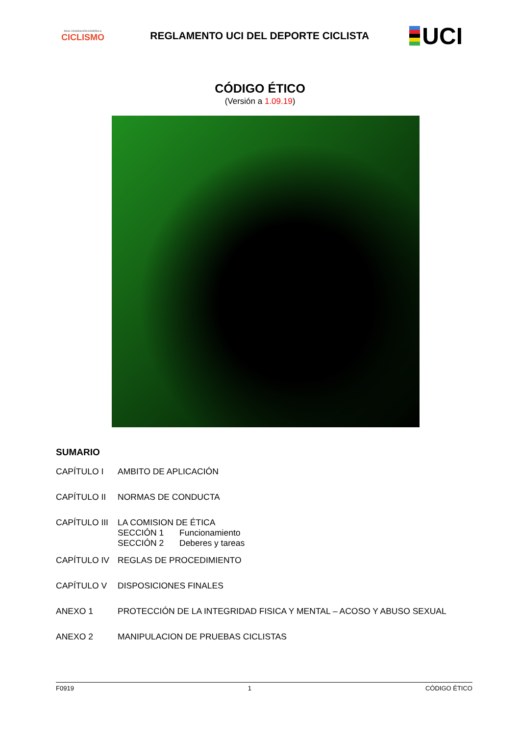REAL FEDERACIÓN ESPAÑOLA
CICLISMO
REGLAMENTO UCI DEL DEPORTE CICLISTA
UCI
CÓDIGO ÉTICO
(Versión a 1.09.19)
SUMARIO
CAPÍTULO I AMBITO DE APLICACIÓN
CAPÍTULO II NORMAS DE CONDUCTA
CAPÍTULO III LA COMISION DE ÉTICA
SECCIÓN 1 Funcionamiento
SECCIÓN 2 Deberes y tareas
CAPÍTULO IV REGLAS DE PROCEDIMIENTO
CAPÍTULO V DISPOSICIONES FINALES
ANEXO 1 PROTECCIÓN DE LA INTEGRIDAD FISICA Y MENTAL – ACOSO Y ABUSO SEXUAL
ANEXO 2 MANIPULACION DE PRUEBAS CICLISTAS
F0919 1 CÓDIGO ÉTICO